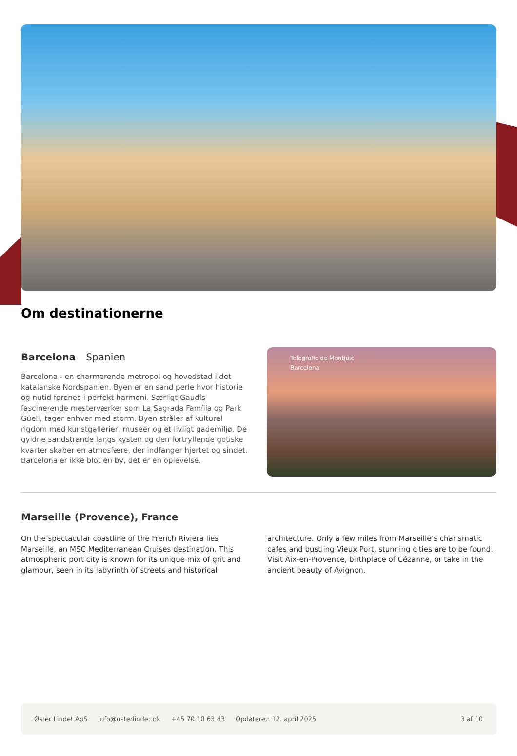Om destinationerne
Barcelona Spanien
Barcelona - en charmerende metropol og hovedstad i det katalanske Nordspanien. Byen er en sand perle hvor historie og nutid forenes i perfekt harmoni. Særligt Gaudís fascinerende mesterværker som La Sagrada Família og Park Güell, tager enhver med storm. Byen stråler af kulturel rigdom med kunstgallerier, museer og et livligt gademiljø. De gyldne sandstrande langs kysten og den fortryllende gotiske kvarter skaber en atmosfære, der indfanger hjertet og sindet. Barcelona er ikke blot en by, det er en oplevelse.
Telegrafic de Montjuic
Barcelona
Marseille (Provence), France
On the spectacular coastline of the French Riviera lies Marseille, an MSC Mediterranean Cruises destination. This atmospheric port city is known for its unique mix of grit and glamour, seen in its labyrinth of streets and historical architecture. Only a few miles from Marseille’s charismatic cafes and bustling Vieux Port, stunning cities are to be found. Visit Aix-en-Provence, birthplace of Cézanne, or take in the ancient beauty of Avignon.
Øster Lindet ApS info@osterlindet.dk +45 70 10 63 43 Opdateret: 12. april 2025 3 af 10